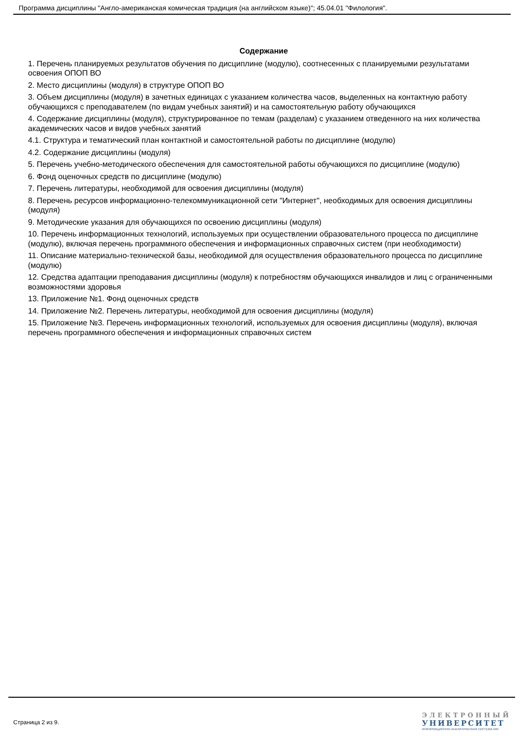Программа дисциплины "Англо-американская комическая традиция (на английском языке)"; 45.04.01 "Филология".
Содержание
1. Перечень планируемых результатов обучения по дисциплине (модулю), соотнесенных с планируемыми результатами освоения ОПОП ВО
2. Место дисциплины (модуля) в структуре ОПОП ВО
3. Объем дисциплины (модуля) в зачетных единицах с указанием количества часов, выделенных на контактную работу обучающихся с преподавателем (по видам учебных занятий) и на самостоятельную работу обучающихся
4. Содержание дисциплины (модуля), структурированное по темам (разделам) с указанием отведенного на них количества академических часов и видов учебных занятий
4.1. Структура и тематический план контактной и самостоятельной работы по дисциплине (модулю)
4.2. Содержание дисциплины (модуля)
5. Перечень учебно-методического обеспечения для самостоятельной работы обучающихся по дисциплине (модулю)
6. Фонд оценочных средств по дисциплине (модулю)
7. Перечень литературы, необходимой для освоения дисциплины (модуля)
8. Перечень ресурсов информационно-телекоммуникационной сети "Интернет", необходимых для освоения дисциплины (модуля)
9. Методические указания для обучающихся по освоению дисциплины (модуля)
10. Перечень информационных технологий, используемых при осуществлении образовательного процесса по дисциплине (модулю), включая перечень программного обеспечения и информационных справочных систем (при необходимости)
11. Описание материально-технической базы, необходимой для осуществления образовательного процесса по дисциплине (модулю)
12. Средства адаптации преподавания дисциплины (модуля) к потребностям обучающихся инвалидов и лиц с ограниченными возможностями здоровья
13. Приложение №1. Фонд оценочных средств
14. Приложение №2. Перечень литературы, необходимой для освоения дисциплины (модуля)
15. Приложение №3. Перечень информационных технологий, используемых для освоения дисциплины (модуля), включая перечень программного обеспечения и информационных справочных систем
Страница 2 из 9.
ЭЛЕКТРОННЫЙ
УНИВЕРСИТЕТ
ИНФОРМАЦИОННО-АНАЛИТИЧЕСКАЯ СИСТЕМА КФУ